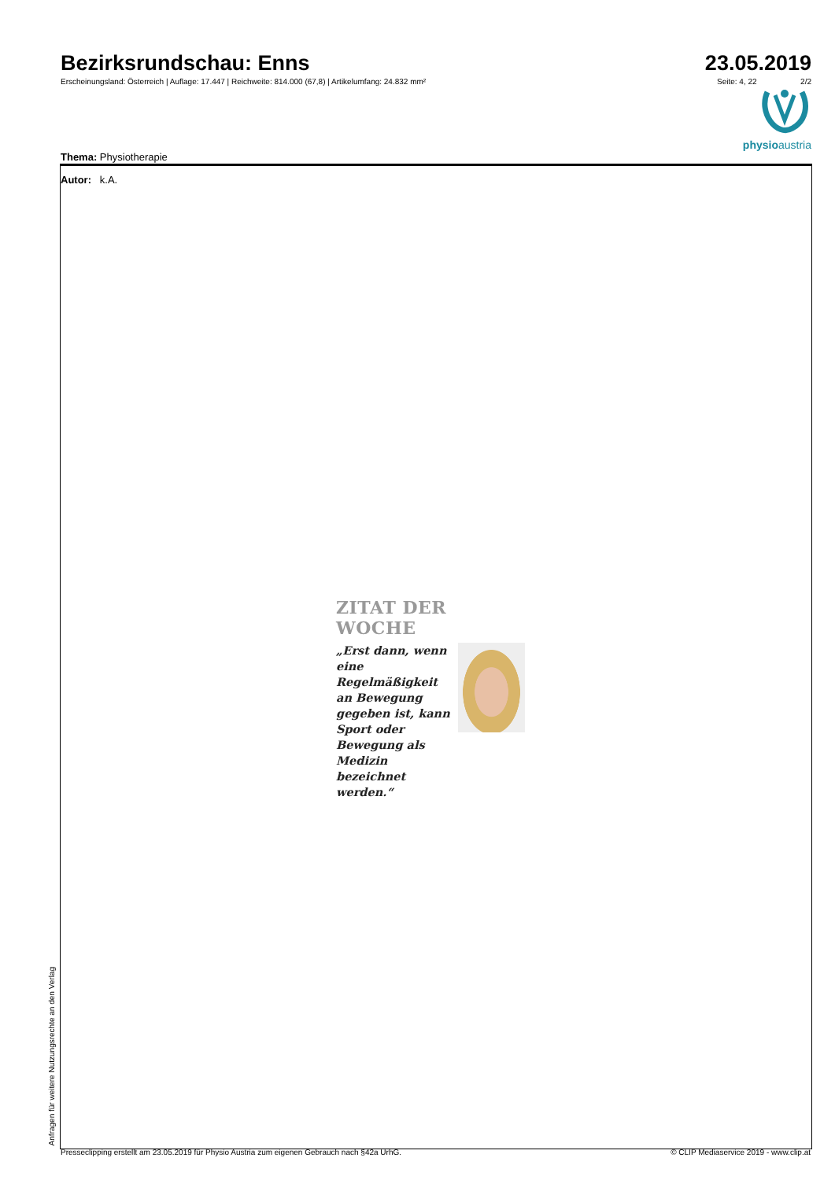Bezirksrundschau: Enns
Erscheinungsland: Österreich | Auflage: 17.447 | Reichweite: 814.000 (67,8) | Artikelumfang: 24.832 mm²
23.05.2019
Seite: 4, 22 2/2
physioaustria
Thema: Physiotherapie
Autor: k.A.
ZITAT DER WOCHE
„Erst dann, wenn eine Regelmäßigkeit an Bewegung gegeben ist, kann Sport oder Bewegung als Medizin bezeichnet werden.“
Anfragen für weitere Nutzungsrechte an den Verlag
Presseclipping erstellt am 23.05.2019 für Physio Austria zum eigenen Gebrauch nach §42a UrhG. © CLIP Mediaservice 2019 - www.clip.at